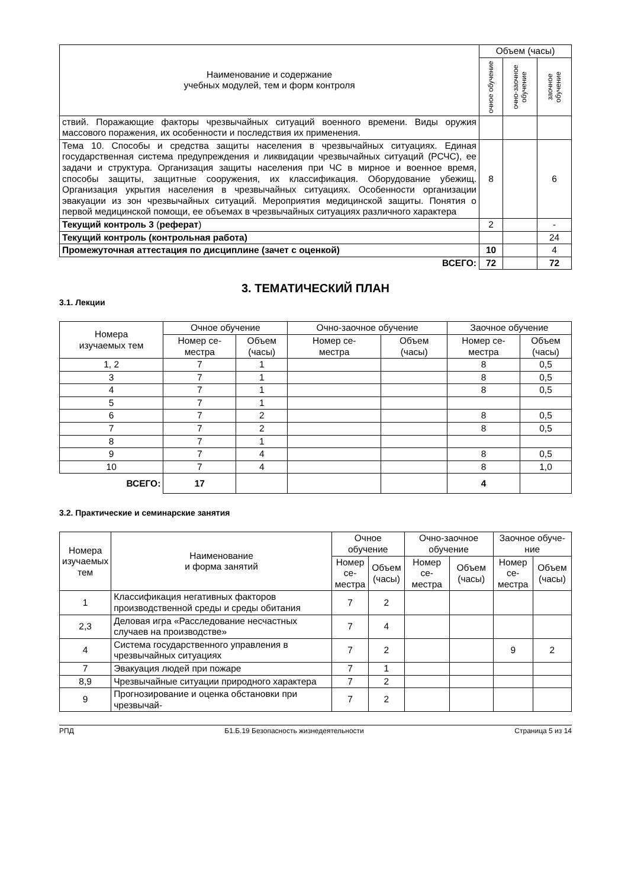| Наименование и содержание учебных модулей, тем и форм контроля | Объем (часы) | | |
| --- | --- | --- | --- |
| | очное обучение | очно-заочное обучение | заочное обучение |
| ствий. Поражающие факторы чрезвычайных ситуаций военного времени. Виды оружия массового поражения, их особенности и последствия их применения. | | | |
| Тема 10. Способы и средства защиты населения в чрезвычайных ситуациях. Единая государственная система предупреждения и ликвидации чрезвычайных ситуаций (РСЧС), ее задачи и структура. Организация защиты населения при ЧС в мирное и военное время, способы защиты, защитные сооружения, их классификация. Оборудование убежищ. Организация укрытия населения в чрезвычайных ситуациях. Особенности организации эвакуации из зон чрезвычайных ситуаций. Мероприятия медицинской защиты. Понятия о первой медицинской помощи, ее объемах в чрезвычайных ситуациях различного характера | 8 | | 6 |
| Текущий контроль 3 ( реферат ) | 2 | | - |
| Текущий контроль (контрольная работа) | | | 24 |
| Промежуточная аттестация по дисциплине (зачет с оценкой) | 10 | | 4 |
| ВСЕГО: | 72 | | 72 |
3. ТЕМАТИЧЕСКИЙ ПЛАН
3.1. Лекции
| Номера изучаемых тем | Очное обучение | | Очно-заочное обучение | | Заочное обучение | |
| --- | --- | --- | --- | --- | --- | --- |
| | Номер се- местра | Объем (часы) | Номер се- местра | Объем (часы) | Номер се- местра | Объем (часы) |
| 1, 2 | 7 | 1 | | | 8 | 0,5 |
| 3 | 7 | 1 | | | 8 | 0,5 |
| 4 | 7 | 1 | | | 8 | 0,5 |
| 5 | 7 | 1 | | | | |
| 6 | 7 | 2 | | | 8 | 0,5 |
| 7 | 7 | 2 | | | 8 | 0,5 |
| 8 | 7 | 1 | | | | |
| 9 | 7 | 4 | | | 8 | 0,5 |
| 10 | 7 | 4 | | | 8 | 1,0 |
| ВСЕГО: | 17 | | | | 4 | |
3.2. Практические и семинарские занятия
| Номера изучаемых тем | Наименование и форма занятий | Очное обучение | | Очно-заочное обучение | | Заочное обуче-ние | |
| --- | --- | --- | --- | --- | --- | --- | --- |
| | | Номер се- местра | Объем (часы) | Номер се- местра | Объем (часы) | Номер се- местра | Объем (часы) |
| 1 | Классификация негативных факторов производственной среды и среды обитания | 7 | 2 | | | | |
| 2,3 | Деловая игра «Расследование несчастных случаев на производстве» | 7 | 4 | | | | |
| 4 | Система государственного управления в чрезвычайных ситуациях | 7 | 2 | | | 9 | 2 |
| 7 | Эвакуация людей при пожаре | 7 | 1 | | | | |
| 8,9 | Чрезвычайные ситуации природного характера | 7 | 2 | | | | |
| 9 | Прогнозирование и оценка обстановки при чрезвычай- | 7 | 2 | | | | |
РПД Б1.Б.19 Безопасность жизнедеятельности Страница 5 из 14